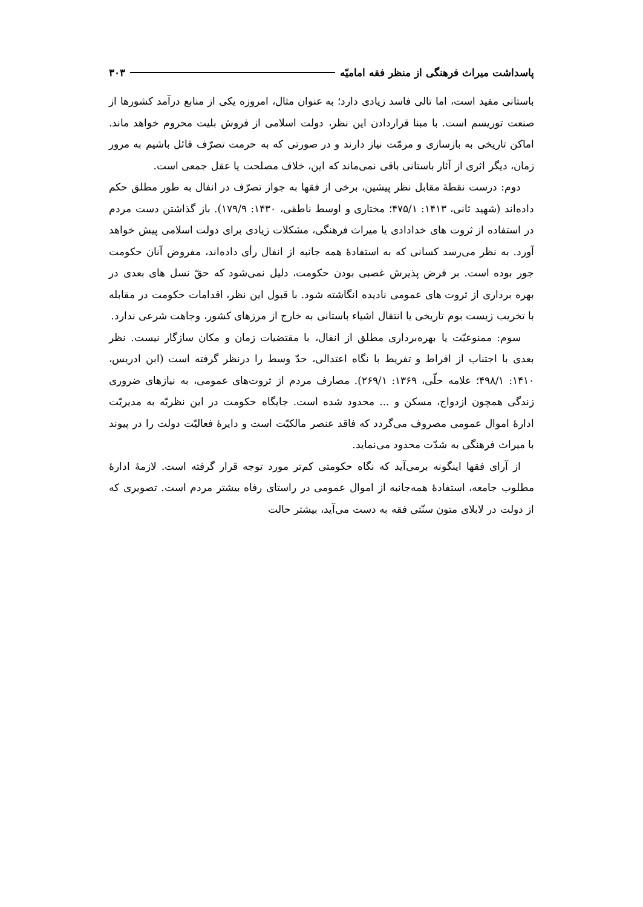پاسداشت میراث فرهنگی از منظر فقه امامیّه ۳۰۳
باستانی مفید است، اما تالی فاسد زیادی دارد؛ به عنوان مثال، امروزه یکی از منابع درآمد کشورها از صنعت توریسم است. با مبنا قراردادن این نظر، دولت اسلامی از فروش بلیت محروم خواهد ماند. اماکن تاریخی به بازسازی و مرمّت نیاز دارند و در صورتی که به حرمت تصرّف قائل باشیم به مرور زمان، دیگر اثری از آثار باستانی باقی نمی‌ماند که این، خلاف مصلحت یا عقل جمعی است.
دوم: درست نقطهٔ مقابل نظر پیشین، برخی از فقها به جواز تصرّف در انفال به طور مطلق حکم داده‌اند (شهید ثانی، ۱۴۱۳: ۴۷۵/۱؛ مختاری و اوسط ناطقی، ۱۴۳۰: ۱۷۹/۹). باز گذاشتن دست مردم در استفاده از ثروت های خدادادی یا میراث فرهنگی، مشکلات زیادی برای دولت اسلامی پیش خواهد آورد. به نظر می‌رسد کسانی که به استفادهٔ همه جانبه از انفال رأی داده‌اند، مفروض آنان حکومت جور بوده است. بر فرض پذیرش غصبی بودن حکومت، دلیل نمی‌شود که حقّ نسل های بعدی در بهره برداری از ثروت های عمومی نادیده انگاشته شود. با قبول این نظر، اقدامات حکومت در مقابله با تخریب زیست بوم تاریخی یا انتقال اشیاء باستانی به خارج از مرزهای کشور، وجاهت شرعی ندارد.
سوم: ممنوعیّت یا بهره‌برداری مطلق از انفال، با مقتضیات زمان و مکان سازگار نیست. نظر بعدی با اجتناب از افراط و تفریط با نگاه اعتدالی، حدّ وسط را درنظر گرفته است (ابن ادریس، ۱۴۱۰: ۴۹۸/۱؛ علامه حلّی، ۱۳۶۹: ۲۶۹/۱). مصارف مردم از ثروت‌های عمومی، به نیازهای ضروری زندگی همچون ازدواج، مسکن و ... محدود شده است. جایگاه حکومت در این نظریّه به مدیریّت ادارهٔ اموال عمومی مصروف می‌گردد که فاقد عنصر مالکیّت است و دایرهٔ فعالیّت دولت را در پیوند با میراث فرهنگی به شدّت محدود می‌نماید.
از آرای فقها اینگونه برمی‌آید که نگاه حکومتی کم‌تر مورد توجه قرار گرفته است. لازمهٔ ادارهٔ مطلوب جامعه، استفادهٔ همه‌جانبه از اموال عمومی در راستای رفاه بیشتر مردم است. تصویری که از دولت در لابلای متون سنّتی فقه به دست می‌آید، بیشتر حالت